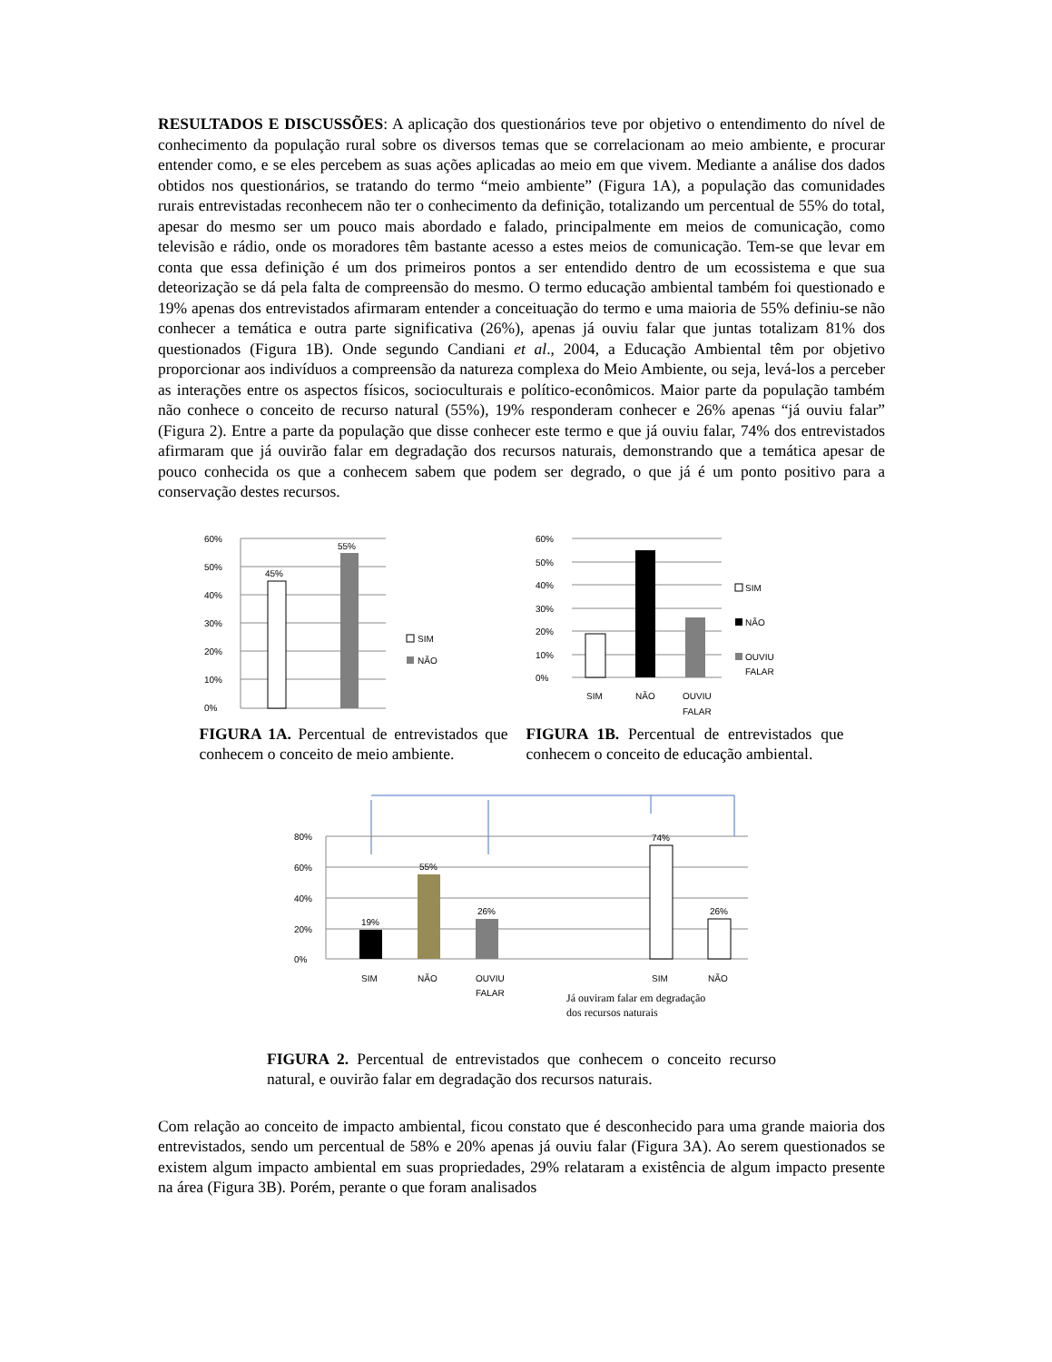RESULTADOS E DISCUSSÕES: A aplicação dos questionários teve por objetivo o entendimento do nível de conhecimento da população rural sobre os diversos temas que se correlacionam ao meio ambiente, e procurar entender como, e se eles percebem as suas ações aplicadas ao meio em que vivem. Mediante a análise dos dados obtidos nos questionários, se tratando do termo “meio ambiente” (Figura 1A), a população das comunidades rurais entrevistadas reconhecem não ter o conhecimento da definição, totalizando um percentual de 55% do total, apesar do mesmo ser um pouco mais abordado e falado, principalmente em meios de comunicação, como televisão e rádio, onde os moradores têm bastante acesso a estes meios de comunicação. Tem-se que levar em conta que essa definição é um dos primeiros pontos a ser entendido dentro de um ecossistema e que sua deteorização se dá pela falta de compreensão do mesmo. O termo educação ambiental também foi questionado e 19% apenas dos entrevistados afirmaram entender a conceituação do termo e uma maioria de 55% definiu-se não conhecer a temática e outra parte significativa (26%), apenas já ouviu falar que juntas totalizam 81% dos questionados (Figura 1B). Onde segundo Candiani et al., 2004, a Educação Ambiental têm por objetivo proporcionar aos indivíduos a compreensão da natureza complexa do Meio Ambiente, ou seja, levá-los a perceber as interações entre os aspectos físicos, socioculturais e político-econômicos. Maior parte da população também não conhece o conceito de recurso natural (55%), 19% responderam conhecer e 26% apenas “já ouviu falar” (Figura 2). Entre a parte da população que disse conhecer este termo e que já ouviu falar, 74% dos entrevistados afirmaram que já ouvirão falar em degradação dos recursos naturais, demonstrando que a temática apesar de pouco conhecida os que a conhecem sabem que podem ser degrado, o que já é um ponto positivo para a conservação destes recursos.
60%
50%
40%
30%
20%
10%
0%
45%
55%
SIM
NÃO
FIGURA 1A. Percentual de entrevistados que conhecem o conceito de meio ambiente.
60%
50%
40%
30%
20%
10%
0%
SIM
NÃO
OUVIU
FALAR
SIM
NÃO
OUVIU
FALAR
FIGURA 1B. Percentual de entrevistados que conhecem o conceito de educação ambiental.
80%
60%
40%
20%
0%
19%
55%
26%
74%
26%
SIM
NÃO
OUVIU
FALAR
SIM
NÃO
Já ouviram falar em degradação
dos recursos naturais
FIGURA 2. Percentual de entrevistados que conhecem o conceito recurso natural, e ouvirão falar em degradação dos recursos naturais.
Com relação ao conceito de impacto ambiental, ficou constato que é desconhecido para uma grande maioria dos entrevistados, sendo um percentual de 58% e 20% apenas já ouviu falar (Figura 3A). Ao serem questionados se existem algum impacto ambiental em suas propriedades, 29% relataram a existência de algum impacto presente na área (Figura 3B). Porém, perante o que foram analisados